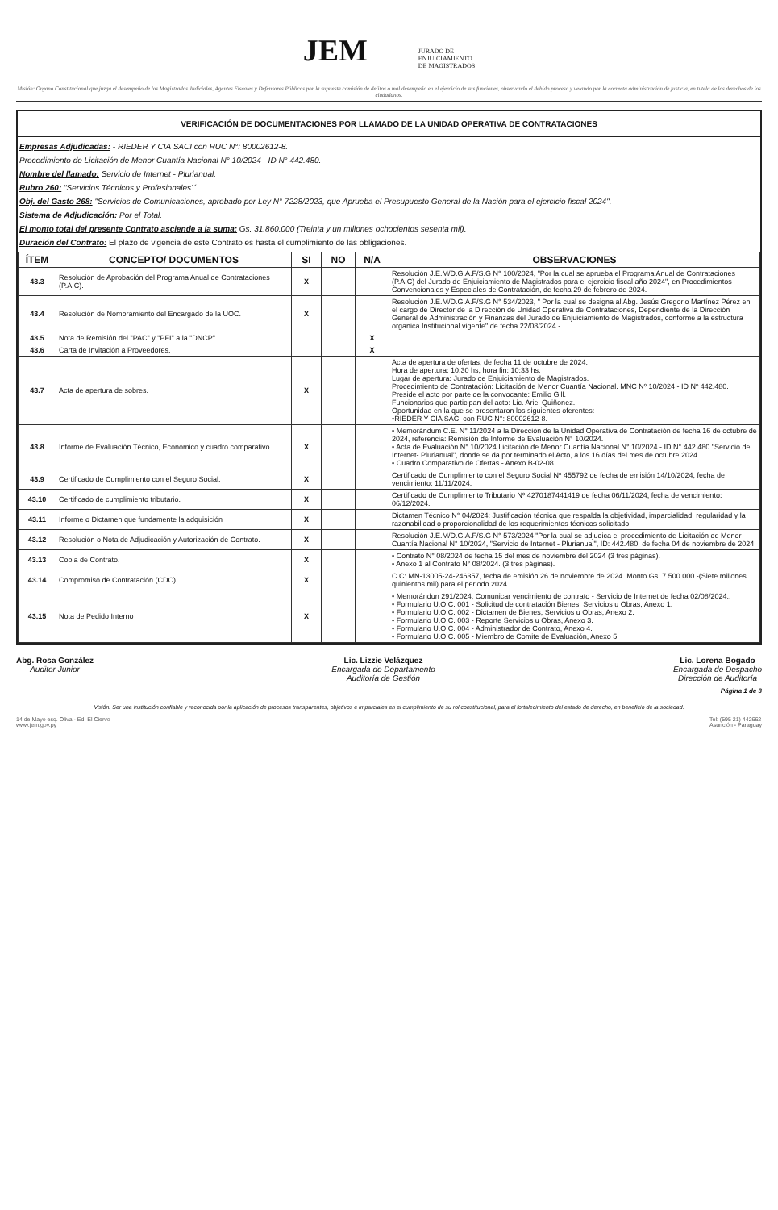JEM JURADO DE
ENJUICIAMIENTO
DE MAGISTRADOS
Misión: Órgano Constitucional que juzga el desempeño de los Magistrados Judiciales, Agentes Fiscales y Defensores Públicos por la supuesta comisión de delitos o mal desempeño en el ejercicio de sus funciones, observando el debido proceso y velando por la correcta administración de justicia, en tutela de los derechos de los ciudadanos.
VERIFICACIÓN DE DOCUMENTACIONES POR LLAMADO DE LA UNIDAD OPERATIVA DE CONTRATACIONES
Empresas Adjudicadas: - RIEDER Y CIA SACI con RUC N°: 80002612-8.
Procedimiento de Licitación de Menor Cuantía Nacional N° 10/2024 - ID N° 442.480.
Nombre del llamado: Servicio de Internet - Plurianual.
Rubro 260: "Servicios Técnicos y Profesionales´´.
Obj. del Gasto 268: "Servicios de Comunicaciones, aprobado por Ley N° 7228/2023, que Aprueba el Presupuesto General de la Nación para el ejercicio fiscal 2024".
Sistema de Adjudicación: Por el Total.
El monto total del presente Contrato asciende a la suma: Gs. 31.860.000 (Treinta y un millones ochocientos sesenta mil).
Duración del Contrato: El plazo de vigencia de este Contrato es hasta el cumplimiento de las obligaciones.
| ÍTEM | CONCEPTO/ DOCUMENTOS | SI | NO | N/A | OBSERVACIONES |
| --- | --- | --- | --- | --- | --- |
| 43.3 | Resolución de Aprobación del Programa Anual de Contrataciones (P.A.C). | X | | | Resolución J.E.M/D.G.A.F/S.G N° 100/2024, "Por la cual se aprueba el Programa Anual de Contrataciones (P.A.C) del Jurado de Enjuiciamiento de Magistrados para el ejercicio fiscal año 2024", en Procedimientos Convencionales y Especiales de Contratación, de fecha 29 de febrero de 2024. |
| 43.4 | Resolución de Nombramiento del Encargado de la UOC. | X | | | Resolución J.E.M/D.G.A.F/S.G N° 534/2023, " Por la cual se designa al Abg. Jesús Gregorio Martínez Pérez en el cargo de Director de la Dirección de Unidad Operativa de Contrataciones, Dependiente de la Dirección General de Administración y Finanzas del Jurado de Enjuiciamiento de Magistrados, conforme a la estructura organica Institucional vigente" de fecha 22/08/2024.- |
| 43.5 | Nota de Remisión del "PAC" y "PFI" a la "DNCP". | | | X | |
| 43.6 | Carta de Invitación a Proveedores. | | | X | |
| 43.7 | Acta de apertura de sobres. | X | | | Acta de apertura de ofertas, de fecha 11 de octubre de 2024. Hora de apertura: 10:30 hs, hora fin: 10:33 hs. Lugar de apertura: Jurado de Enjuiciamiento de Magistrados. Procedimiento de Contratación: Licitación de Menor Cuantía Nacional. MNC Nº 10/2024 - ID Nº 442.480. Preside el acto por parte de la convocante: Emilio Gill. Funcionarios que participan del acto: Lic. Ariel Quiñonez. Oportunidad en la que se presentaron los siguientes oferentes: •RIEDER Y CIA SACI con RUC N°: 80002612-8. |
| 43.8 | Informe de Evaluación Técnico, Económico y cuadro comparativo. | X | | | • Memorándum C.E. N° 11/2024 a la Dirección de la Unidad Operativa de Contratación de fecha 16 de octubre de 2024, referencia: Remisión de Informe de Evaluación N° 10/2024. • Acta de Evaluación N° 10/2024 Licitación de Menor Cuantía Nacional N° 10/2024 - ID N° 442.480 "Servicio de Internet- Plurianual", donde se da por terminado el Acto, a los 16 días del mes de octubre 2024. • Cuadro Comparativo de Ofertas - Anexo B-02-08. |
| 43.9 | Certificado de Cumplimiento con el Seguro Social. | X | | | Certificado de Cumplimiento con el Seguro Social Nº 455792 de fecha de emisión 14/10/2024, fecha de vencimiento: 11/11/2024. |
| 43.10 | Certificado de cumplimiento tributario. | X | | | Certificado de Cumplimiento Tributario Nº 4270187441419 de fecha 06/11/2024, fecha de vencimiento: 06/12/2024. |
| 43.11 | Informe o Dictamen que fundamente la adquisición | X | | | Dictamen Técnico N° 04/2024: Justificación técnica que respalda la objetividad, imparcialidad, regularidad y la razonabilidad o proporcionalidad de los requerimientos técnicos solicitado. |
| 43.12 | Resolución o Nota de Adjudicación y Autorización de Contrato. | X | | | Resolución J.E.M/D.G.A.F/S.G N° 573/2024 "Por la cual se adjudica el procedimiento de Licitación de Menor Cuantía Nacional N° 10/2024, "Servicio de Internet - Plurianual", ID: 442.480, de fecha 04 de noviembre de 2024. |
| 43.13 | Copia de Contrato. | X | | | • Contrato N° 08/2024 de fecha 15 del mes de noviembre del 2024 (3 tres páginas). • Anexo 1 al Contrato N° 08/2024. (3 tres páginas). |
| 43.14 | Compromiso de Contratación (CDC). | X | | | C.C: MN-13005-24-246357, fecha de emisión 26 de noviembre de 2024. Monto Gs. 7.500.000.-(Siete millones quinientos mil) para el periodo 2024. |
| 43.15 | Nota de Pedido Interno | X | | | • Memorándun 291/2024, Comunicar vencimiento de contrato - Servicio de Internet de fecha 02/08/2024.. • Formulario U.O.C. 001 - Solicitud de contratación Bienes, Servicios u Obras, Anexo 1. • Formulario U.O.C. 002 - Dictamen de Bienes, Servicios u Obras, Anexo 2. • Formulario U.O.C. 003 - Reporte Servicios u Obras, Anexo 3. • Formulario U.O.C. 004 - Administrador de Contrato, Anexo 4. • Formulario U.O.C. 005 - Miembro de Comite de Evaluación, Anexo 5. |
Abg. Rosa González
Auditor Junior
Lic. Lizzie Velázquez
Encargada de Departamento
Auditoría de Gestión
Lic. Lorena Bogado
Encargada de Despacho
Dirección de Auditoría
Página 1 de 3
Visión: Ser una institución confiable y reconocida por la aplicación de procesos transparentes, objetivos e imparciales en el cumplimiento de su rol constitucional, para el fortalecimiento del estado de derecho, en beneficio de la sociedad.
14 de Mayo esq. Oliva - Ed. El Ciervo
www.jem.gov.py
Tel: (595 21) 442662
Asunción - Paraguay